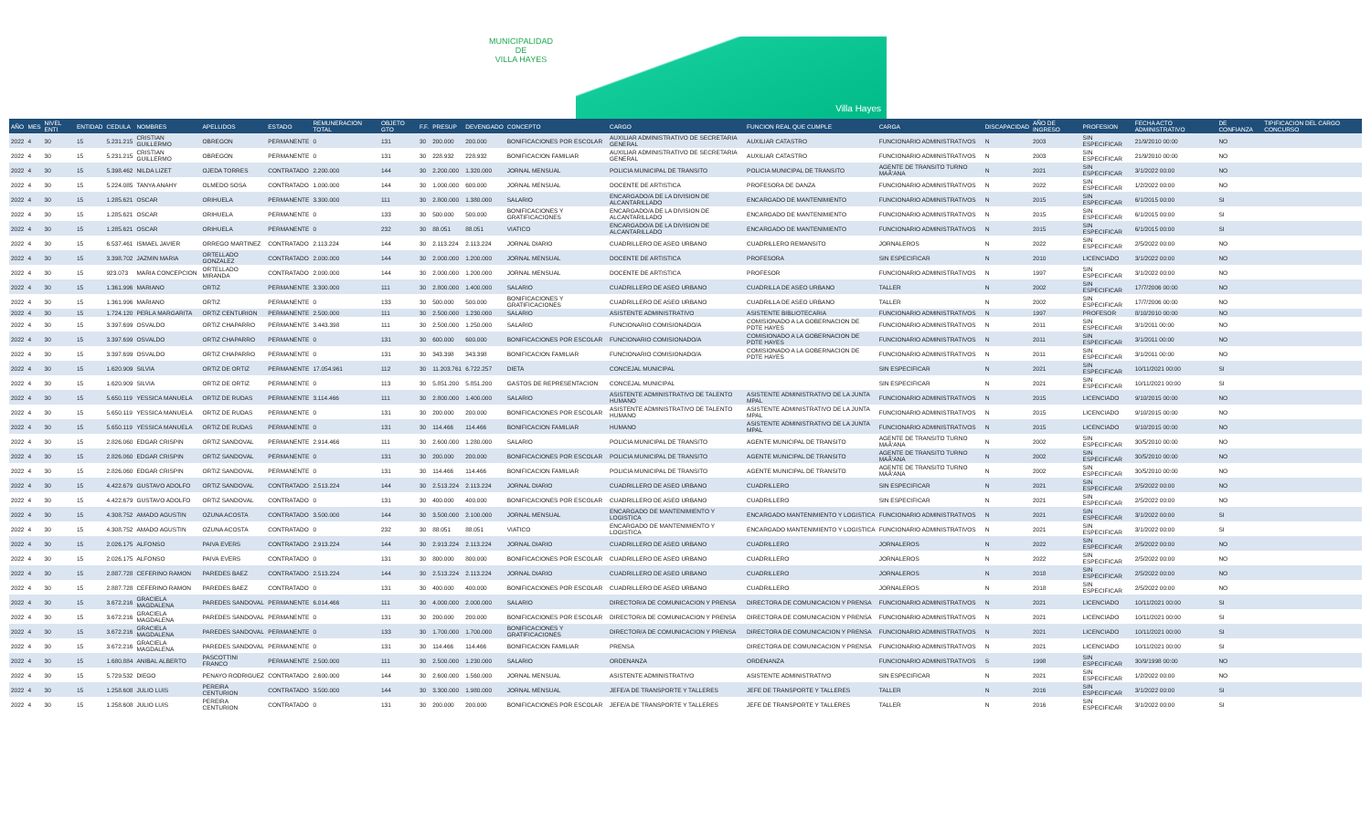MUNICIPALIDAD DE
VILLA HAYES
Villa Hayes
| AÑO | MES | NIVEL ENTI | ENTIDAD | CEDULA | NOMBRES | APELLIDOS | ESTADO | REMUNERACION TOTAL | OBJETO GTO | F.F. | PRESUP | DEVENGADO | CONCEPTO | CARGO | FUNCION REAL QUE CUMPLE | CARGA | DISCAPACIDAD | AÑO DE INGRESO | PROFESION | FECHA ACTO ADMINISTRATIVO | DE CONFIANZA | TIPIFICACION DEL CARGO CONCURSO |
| --- | --- | --- | --- | --- | --- | --- | --- | --- | --- | --- | --- | --- | --- | --- | --- | --- | --- | --- | --- | --- | --- | --- |
| 2022 | 4 | 30 | 15 | 5.231.215 | CRISTIAN GUILLERMO | OBREGON | PERMANENTE | 0 | 131 | 30 | 200.000 | 200.000 | BONIFICACIONES POR ESCOLAR | AUXILIAR ADMINISTRATIVO DE SECRETARIA GENERAL | AUXILIAR CATASTRO | FUNCIONARIO ADMINISTRATIVOS | N | 2003 | SIN ESPECIFICAR | 21/9/2010 00:00 | NO | |
| 2022 | 4 | 30 | 15 | 5.231.215 | CRISTIAN GUILLERMO | OBREGON | PERMANENTE | 0 | 131 | 30 | 228.932 | 228.932 | BONIFICACION FAMILIAR | AUXILIAR ADMINISTRATIVO DE SECRETARIA GENERAL | AUXILIAR CATASTRO | FUNCIONARIO ADMINISTRATIVOS | N | 2003 | SIN ESPECIFICAR | 21/9/2010 00:00 | NO | |
| 2022 | 4 | 30 | 15 | 5.398.462 | NILDA LIZET | OJEDA TORRES | CONTRATADO | 2.200.000 | 144 | 30 | 2.200.000 | 1.320.000 | JORNAL MENSUAL | POLICIA MUNICIPAL DE TRANSITO | POLICIA MUNICIPAL DE TRANSITO | AGENTE DE TRANSITO TURNO MAÃ‘ANA | N | 2021 | SIN ESPECIFICAR | 3/1/2022 00:00 | NO | |
| 2022 | 4 | 30 | 15 | 5.224.085 | TANYA ANAHY | OLMEDO SOSA | CONTRATADO | 1.000.000 | 144 | 30 | 1.000.000 | 600.000 | JORNAL MENSUAL | DOCENTE DE ARTISTICA | PROFESORA DE DANZA | FUNCIONARIO ADMINISTRATIVOS | N | 2022 | SIN ESPECIFICAR | 1/2/2022 00:00 | NO | |
| 2022 | 4 | 30 | 15 | 1.285.621 | OSCAR | ORIHUELA | PERMANENTE | 3.300.000 | 111 | 30 | 2.800.000 | 1.380.000 | SALARIO | ENCARGADO/A DE LA DIVISION DE ALCANTARILLADO | ENCARGADO DE MANTENIMIENTO | FUNCIONARIO ADMINISTRATIVOS | N | 2015 | SIN ESPECIFICAR | 6/1/2015 00:00 | SI | |
| 2022 | 4 | 30 | 15 | 1.285.621 | OSCAR | ORIHUELA | PERMANENTE | 0 | 133 | 30 | 500.000 | 500.000 | BONIFICACIONES Y GRATIFICACIONES | ENCARGADO/A DE LA DIVISION DE ALCANTARILLADO | ENCARGADO DE MANTENIMIENTO | FUNCIONARIO ADMINISTRATIVOS | N | 2015 | SIN ESPECIFICAR | 6/1/2015 00:00 | SI | |
| 2022 | 4 | 30 | 15 | 1.285.621 | OSCAR | ORIHUELA | PERMANENTE | 0 | 232 | 30 | 88.051 | 88.051 | VIATICO | ENCARGADO/A DE LA DIVISION DE ALCANTARILLADO | ENCARGADO DE MANTENIMIENTO | FUNCIONARIO ADMINISTRATIVOS | N | 2015 | SIN ESPECIFICAR | 6/1/2015 00:00 | SI | |
| 2022 | 4 | 30 | 15 | 6.537.461 | ISMAEL JAVIER | ORREGO MARTINEZ | CONTRATADO | 2.113.224 | 144 | 30 | 2.113.224 | 2.113.224 | JORNAL DIARIO | CUADRILLERO DE ASEO URBANO | CUADRILLERO REMANSITO | JORNALEROS | N | 2022 | SIN ESPECIFICAR | 2/5/2022 00:00 | NO | |
| 2022 | 4 | 30 | 15 | 3.398.702 | JAZMIN MARIA | ORTELLADO GONZALEZ | CONTRATADO | 2.000.000 | 144 | 30 | 2.000.000 | 1.200.000 | JORNAL MENSUAL | DOCENTE DE ARTISTICA | PROFESORA | SIN ESPECIFICAR | N | 2010 | LICENCIADO | 3/1/2022 00:00 | NO | |
| 2022 | 4 | 30 | 15 | 923.073 | MARIA CONCEPCION | ORTELLADO MIRANDA | CONTRATADO | 2.000.000 | 144 | 30 | 2.000.000 | 1.200.000 | JORNAL MENSUAL | DOCENTE DE ARTISTICA | PROFESOR | FUNCIONARIO ADMINISTRATIVOS | N | 1997 | SIN ESPECIFICAR | 3/1/2022 00:00 | NO | |
| 2022 | 4 | 30 | 15 | 1.361.996 | MARIANO | ORTIZ | PERMANENTE | 3.300.000 | 111 | 30 | 2.800.000 | 1.400.000 | SALARIO | CUADRILLERO DE ASEO URBANO | CUADRILLA DE ASEO URBANO | TALLER | N | 2002 | SIN ESPECIFICAR | 17/7/2006 00:00 | NO | |
| 2022 | 4 | 30 | 15 | 1.361.996 | MARIANO | ORTIZ | PERMANENTE | 0 | 133 | 30 | 500.000 | 500.000 | BONIFICACIONES Y GRATIFICACIONES | CUADRILLERO DE ASEO URBANO | CUADRILLA DE ASEO URBANO | TALLER | N | 2002 | SIN ESPECIFICAR | 17/7/2006 00:00 | NO | |
| 2022 | 4 | 30 | 15 | 1.724.120 | PERLA MARGARITA | ORTIZ CENTURION | PERMANENTE | 2.500.000 | 111 | 30 | 2.500.000 | 1.230.000 | SALARIO | ASISTENTE ADMINISTRATIVO | ASISTENTE BIBLIOTECARIA | FUNCIONARIO ADMINISTRATIVOS | N | 1997 | PROFESOR | 8/10/2010 00:00 | NO | |
| 2022 | 4 | 30 | 15 | 3.397.699 | OSVALDO | ORTIZ CHAPARRO | PERMANENTE | 3.443.398 | 111 | 30 | 2.500.000 | 1.250.000 | SALARIO | FUNCIONARIO COMISIONADO/A | COMISIONADO A LA GOBERNACION DE PDTE HAYES | FUNCIONARIO ADMINISTRATIVOS | N | 2011 | SIN ESPECIFICAR | 3/1/2011 00:00 | NO | |
| 2022 | 4 | 30 | 15 | 3.397.699 | OSVALDO | ORTIZ CHAPARRO | PERMANENTE | 0 | 131 | 30 | 600.000 | 600.000 | BONIFICACIONES POR ESCOLAR | FUNCIONARIO COMISIONADO/A | COMISIONADO A LA GOBERNACION DE PDTE HAYES | FUNCIONARIO ADMINISTRATIVOS | N | 2011 | SIN ESPECIFICAR | 3/1/2011 00:00 | NO | |
| 2022 | 4 | 30 | 15 | 3.397.699 | OSVALDO | ORTIZ CHAPARRO | PERMANENTE | 0 | 131 | 30 | 343.398 | 343.398 | BONIFICACION FAMILIAR | FUNCIONARIO COMISIONADO/A | COMISIONADO A LA GOBERNACION DE PDTE HAYES | FUNCIONARIO ADMINISTRATIVOS | N | 2011 | SIN ESPECIFICAR | 3/1/2011 00:00 | NO | |
| 2022 | 4 | 30 | 15 | 1.620.909 | SILVIA | ORTIZ DE ORTIZ | PERMANENTE | 17.054.961 | 112 | 30 | 11.203.761 | 6.722.257 | DIETA | CONCEJAL MUNICIPAL | | SIN ESPECIFICAR | N | 2021 | SIN ESPECIFICAR | 10/11/2021 00:00 | SI | |
| 2022 | 4 | 30 | 15 | 1.620.909 | SILVIA | ORTIZ DE ORTIZ | PERMANENTE | 0 | 113 | 30 | 5.851.200 | 5.851.200 | GASTOS DE REPRESENTACION | CONCEJAL MUNICIPAL | | SIN ESPECIFICAR | N | 2021 | SIN ESPECIFICAR | 10/11/2021 00:00 | SI | |
| 2022 | 4 | 30 | 15 | 5.650.119 | YESSICA MANUELA | ORTIZ DE RUDAS | PERMANENTE | 3.114.466 | 111 | 30 | 2.800.000 | 1.400.000 | SALARIO | ASISTENTE ADMINISTRATIVO DE TALENTO HUMANO | ASISTENTE ADMINISTRATIVO DE LA JUNTA MPAL | FUNCIONARIO ADMINISTRATIVOS | N | 2015 | LICENCIADO | 9/10/2015 00:00 | NO | |
| 2022 | 4 | 30 | 15 | 5.650.119 | YESSICA MANUELA | ORTIZ DE RUDAS | PERMANENTE | 0 | 131 | 30 | 200.000 | 200.000 | BONIFICACIONES POR ESCOLAR | ASISTENTE ADMINISTRATIVO DE TALENTO HUMANO | ASISTENTE ADMINISTRATIVO DE LA JUNTA MPAL | FUNCIONARIO ADMINISTRATIVOS | N | 2015 | LICENCIADO | 9/10/2015 00:00 | NO | |
| 2022 | 4 | 30 | 15 | 5.650.119 | YESSICA MANUELA | ORTIZ DE RUDAS | PERMANENTE | 0 | 131 | 30 | 114.466 | 114.466 | BONIFICACION FAMILIAR | HUMANO | ASISTENTE ADMINISTRATIVO DE LA JUNTA MPAL | FUNCIONARIO ADMINISTRATIVOS | N | 2015 | LICENCIADO | 9/10/2015 00:00 | NO | |
| 2022 | 4 | 30 | 15 | 2.826.060 | EDGAR CRISPIN | ORTIZ SANDOVAL | PERMANENTE | 2.914.466 | 111 | 30 | 2.600.000 | 1.280.000 | SALARIO | POLICIA MUNICIPAL DE TRANSITO | AGENTE MUNICIPAL DE TRANSITO | AGENTE DE TRANSITO TURNO MAÃ‘ANA | N | 2002 | SIN ESPECIFICAR | 30/5/2010 00:00 | NO | |
| 2022 | 4 | 30 | 15 | 2.826.060 | EDGAR CRISPIN | ORTIZ SANDOVAL | PERMANENTE | 0 | 131 | 30 | 200.000 | 200.000 | BONIFICACIONES POR ESCOLAR | POLICIA MUNICIPAL DE TRANSITO | AGENTE MUNICIPAL DE TRANSITO | AGENTE DE TRANSITO TURNO MAÃ‘ANA | N | 2002 | SIN ESPECIFICAR | 30/5/2010 00:00 | NO | |
| 2022 | 4 | 30 | 15 | 2.826.060 | EDGAR CRISPIN | ORTIZ SANDOVAL | PERMANENTE | 0 | 131 | 30 | 114.466 | 114.466 | BONIFICACION FAMILIAR | POLICIA MUNICIPAL DE TRANSITO | AGENTE MUNICIPAL DE TRANSITO | AGENTE DE TRANSITO TURNO MAÃ‘ANA | N | 2002 | SIN ESPECIFICAR | 30/5/2010 00:00 | NO | |
| 2022 | 4 | 30 | 15 | 4.422.679 | GUSTAVO ADOLFO | ORTIZ SANDOVAL | CONTRATADO | 2.513.224 | 144 | 30 | 2.513.224 | 2.113.224 | JORNAL DIARIO | CUADRILLERO DE ASEO URBANO | CUADRILLERO | SIN ESPECIFICAR | N | 2021 | SIN ESPECIFICAR | 2/5/2022 00:00 | NO | |
| 2022 | 4 | 30 | 15 | 4.422.679 | GUSTAVO ADOLFO | ORTIZ SANDOVAL | CONTRATADO | 0 | 131 | 30 | 400.000 | 400.000 | BONIFICACIONES POR ESCOLAR | CUADRILLERO DE ASEO URBANO | CUADRILLERO | SIN ESPECIFICAR | N | 2021 | SIN ESPECIFICAR | 2/5/2022 00:00 | NO | |
| 2022 | 4 | 30 | 15 | 4.308.752 | AMADO AGUSTIN | OZUNA ACOSTA | CONTRATADO | 3.500.000 | 144 | 30 | 3.500.000 | 2.100.000 | JORNAL MENSUAL | ENCARGADO DE MANTENIMIENTO Y LOGISTICA | ENCARGADO MANTENIMIENTO Y LOGISTICA | FUNCIONARIO ADMINISTRATIVOS | N | 2021 | SIN ESPECIFICAR | 3/1/2022 00:00 | SI | |
| 2022 | 4 | 30 | 15 | 4.308.752 | AMADO AGUSTIN | OZUNA ACOSTA | CONTRATADO | 0 | 232 | 30 | 88.051 | 88.051 | VIATICO | ENCARGADO DE MANTENIMIENTO Y LOGISTICA | ENCARGADO MANTENIMIENTO Y LOGISTICA | FUNCIONARIO ADMINISTRATIVOS | N | 2021 | SIN ESPECIFICAR | 3/1/2022 00:00 | SI | |
| 2022 | 4 | 30 | 15 | 2.026.175 | ALFONSO | PAIVA EVERS | CONTRATADO | 2.913.224 | 144 | 30 | 2.913.224 | 2.113.224 | JORNAL DIARIO | CUADRILLERO DE ASEO URBANO | CUADRILLERO | JORNALEROS | N | 2022 | SIN ESPECIFICAR | 2/5/2022 00:00 | NO | |
| 2022 | 4 | 30 | 15 | 2.026.175 | ALFONSO | PAIVA EVERS | CONTRATADO | 0 | 131 | 30 | 800.000 | 800.000 | BONIFICACIONES POR ESCOLAR | CUADRILLERO DE ASEO URBANO | CUADRILLERO | JORNALEROS | N | 2022 | SIN ESPECIFICAR | 2/5/2022 00:00 | NO | |
| 2022 | 4 | 30 | 15 | 2.887.728 | CEFERINO RAMON | PAREDES BAEZ | CONTRATADO | 2.513.224 | 144 | 30 | 2.513.224 | 2.113.224 | JORNAL DIARIO | CUADRILLERO DE ASEO URBANO | CUADRILLERO | JORNALEROS | N | 2018 | SIN ESPECIFICAR | 2/5/2022 00:00 | NO | |
| 2022 | 4 | 30 | 15 | 2.887.728 | CEFERINO RAMON | PAREDES BAEZ | CONTRATADO | 0 | 131 | 30 | 400.000 | 400.000 | BONIFICACIONES POR ESCOLAR | CUADRILLERO DE ASEO URBANO | CUADRILLERO | JORNALEROS | N | 2018 | SIN ESPECIFICAR | 2/5/2022 00:00 | NO | |
| 2022 | 4 | 30 | 15 | 3.672.216 | GRACIELA MAGDALENA | PAREDES SANDOVAL | PERMANENTE | 6.014.466 | 111 | 30 | 4.000.000 | 2.000.000 | SALARIO | DIRECTOR/A DE COMUNICACION Y PRENSA | DIRECTORA DE COMUNICACION Y PRENSA | FUNCIONARIO ADMINISTRATIVOS | N | 2021 | LICENCIADO | 10/11/2021 00:00 | SI | |
| 2022 | 4 | 30 | 15 | 3.672.216 | GRACIELA MAGDALENA | PAREDES SANDOVAL | PERMANENTE | 0 | 131 | 30 | 200.000 | 200.000 | BONIFICACIONES POR ESCOLAR | DIRECTOR/A DE COMUNICACION Y PRENSA | DIRECTORA DE COMUNICACION Y PRENSA | FUNCIONARIO ADMINISTRATIVOS | N | 2021 | LICENCIADO | 10/11/2021 00:00 | SI | |
| 2022 | 4 | 30 | 15 | 3.672.216 | GRACIELA MAGDALENA | PAREDES SANDOVAL | PERMANENTE | 0 | 133 | 30 | 1.700.000 | 1.700.000 | BONIFICACIONES Y GRATIFICACIONES | DIRECTOR/A DE COMUNICACION Y PRENSA | DIRECTORA DE COMUNICACION Y PRENSA | FUNCIONARIO ADMINISTRATIVOS | N | 2021 | LICENCIADO | 10/11/2021 00:00 | SI | |
| 2022 | 4 | 30 | 15 | 3.672.216 | GRACIELA MAGDALENA | PAREDES SANDOVAL | PERMANENTE | 0 | 131 | 30 | 114.466 | 114.466 | BONIFICACION FAMILIAR | PRENSA | DIRECTORA DE COMUNICACION Y PRENSA | FUNCIONARIO ADMINISTRATIVOS | N | 2021 | LICENCIADO | 10/11/2021 00:00 | SI | |
| 2022 | 4 | 30 | 15 | 1.680.884 | ANIBAL ALBERTO | PASCOTTINI FRANCO | PERMANENTE | 2.500.000 | 111 | 30 | 2.500.000 | 1.230.000 | SALARIO | ORDENANZA | ORDENANZA | FUNCIONARIO ADMINISTRATIVOS | S | 1998 | SIN ESPECIFICAR | 30/9/1998 00:00 | NO | |
| 2022 | 4 | 30 | 15 | 5.729.532 | DIEGO | PENAYO RODRIGUEZ | CONTRATADO | 2.600.000 | 144 | 30 | 2.600.000 | 1.560.000 | JORNAL MENSUAL | ASISTENTE ADMINISTRATIVO | ASISTENTE ADMINISTRATIVO | SIN ESPECIFICAR | N | 2021 | SIN ESPECIFICAR | 1/2/2022 00:00 | NO | |
| 2022 | 4 | 30 | 15 | 1.258.608 | JULIO LUIS | PEREIRA CENTURION | CONTRATADO | 3.500.000 | 144 | 30 | 3.300.000 | 1.980.000 | JORNAL MENSUAL | JEFE/A DE TRANSPORTE Y TALLERES | JEFE DE TRANSPORTE Y TALLERES | TALLER | N | 2016 | SIN ESPECIFICAR | 3/1/2022 00:00 | SI | |
| 2022 | 4 | 30 | 15 | 1.258.608 | JULIO LUIS | PEREIRA CENTURION | CONTRATADO | 0 | 131 | 30 | 200.000 | 200.000 | BONIFICACIONES POR ESCOLAR | JEFE/A DE TRANSPORTE Y TALLERES | JEFE DE TRANSPORTE Y TALLERES | TALLER | N | 2016 | SIN ESPECIFICAR | 3/1/2022 00:00 | SI | |